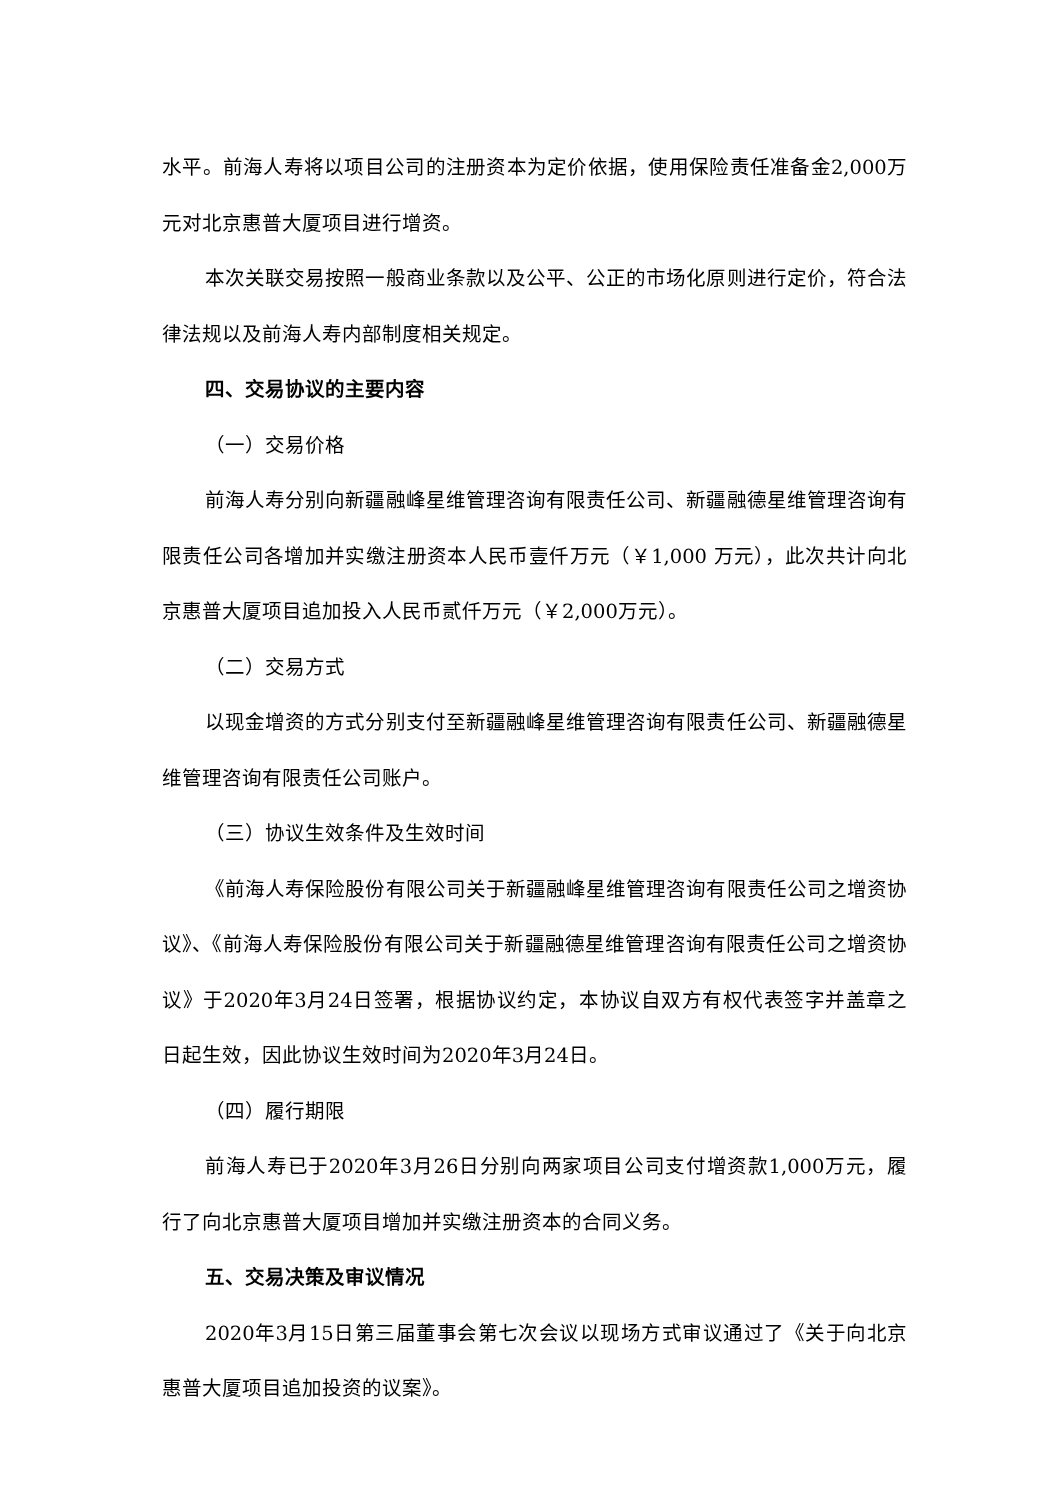水平。前海人寿将以项目公司的注册资本为定价依据，使用保险责任准备金2,000万元对北京惠普大厦项目进行增资。
本次关联交易按照一般商业条款以及公平、公正的市场化原则进行定价，符合法律法规以及前海人寿内部制度相关规定。
四、交易协议的主要内容
（一）交易价格
前海人寿分别向新疆融峰星维管理咨询有限责任公司、新疆融德星维管理咨询有限责任公司各增加并实缴注册资本人民币壹仟万元（￥1,000 万元），此次共计向北京惠普大厦项目追加投入人民币贰仟万元（￥2,000万元）。
（二）交易方式
以现金增资的方式分别支付至新疆融峰星维管理咨询有限责任公司、新疆融德星维管理咨询有限责任公司账户。
（三）协议生效条件及生效时间
《前海人寿保险股份有限公司关于新疆融峰星维管理咨询有限责任公司之增资协议》、《前海人寿保险股份有限公司关于新疆融德星维管理咨询有限责任公司之增资协议》于2020年3月24日签署，根据协议约定，本协议自双方有权代表签字并盖章之日起生效，因此协议生效时间为2020年3月24日。
（四）履行期限
前海人寿已于2020年3月26日分别向两家项目公司支付增资款1,000万元，履行了向北京惠普大厦项目增加并实缴注册资本的合同义务。
五、交易决策及审议情况
2020年3月15日第三届董事会第七次会议以现场方式审议通过了《关于向北京惠普大厦项目追加投资的议案》。